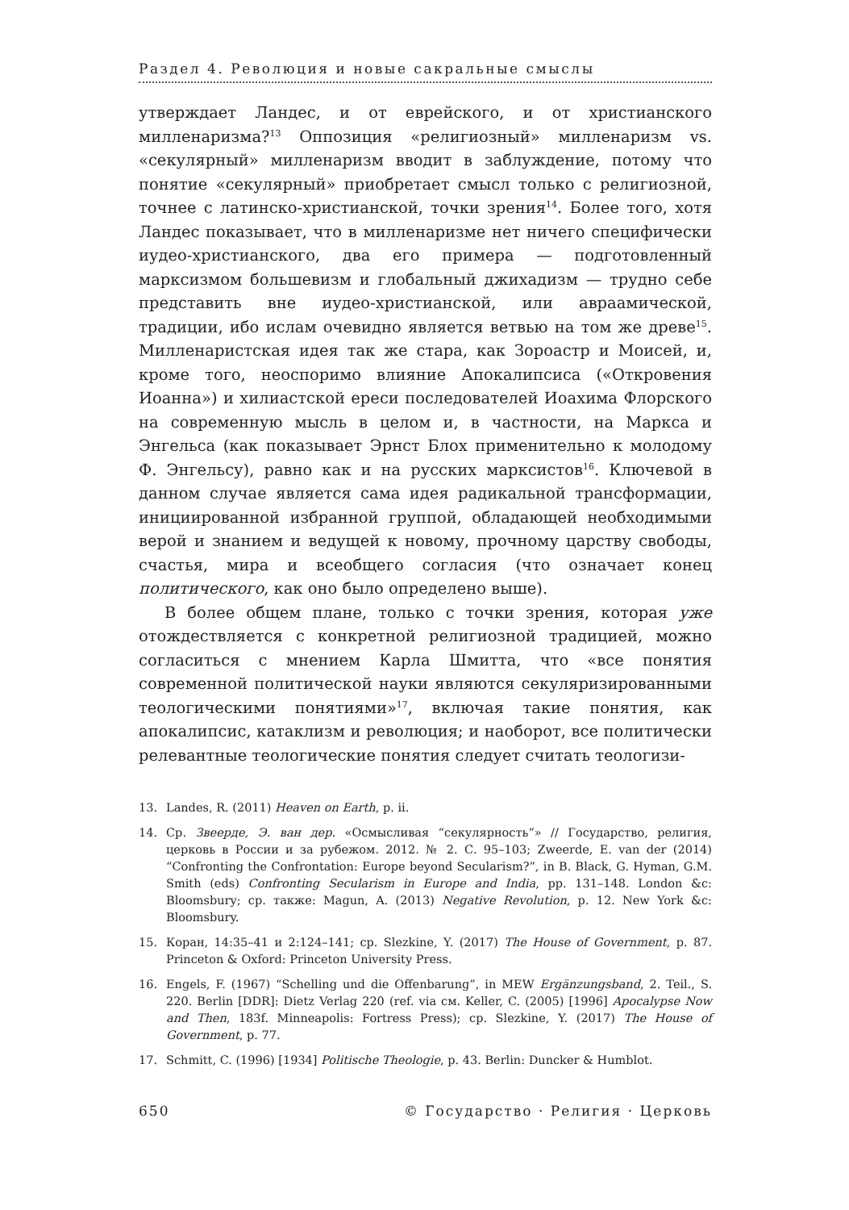Раздел 4. Революция и новые сакральные смыслы
утверждает Ландес, и от еврейского, и от христианского милленаризма?<sup>13</sup> Оппозиция «религиозный» милленаризм vs. «секулярный» милленаризм вводит в заблуждение, потому что понятие «секулярный» приобретает смысл только с религиозной, точнее с латинско-христианской, точки зрения<sup>14</sup>. Более того, хотя Ландес показывает, что в милленаризме нет ничего специфически иудео-христианского, два его примера — подготовленный марксизмом большевизм и глобальный джихадизм — трудно себе представить вне иудео-христианской, или авраамической, традиции, ибо ислам очевидно является ветвью на том же древе<sup>15</sup>. Милленаристская идея так же стара, как Зороастр и Моисей, и, кроме того, неоспоримо влияние Апокалипсиса («Откровения Иоанна») и хилиастской ереси последователей Иоахима Флорского на современную мысль в целом и, в частности, на Маркса и Энгельса (как показывает Эрнст Блох применительно к молодому Ф. Энгельсу), равно как и на русских марксистов<sup>16</sup>. Ключевой в данном случае является сама идея радикальной трансформации, инициированной избранной группой, обладающей необходимыми верой и знанием и ведущей к новому, прочному царству свободы, счастья, мира и всеобщего согласия (что означает конец политического, как оно было определено выше).
В более общем плане, только с точки зрения, которая уже отождествляется с конкретной религиозной традицией, можно согласиться с мнением Карла Шмитта, что «все понятия современной политической науки являются секуляризированными теологическими понятиями»<sup>17</sup>, включая такие понятия, как апокалипсис, катаклизм и революция; и наоборот, все политически релевантные теологические понятия следует считать теологизи-
13. Landes, R. (2011) Heaven on Earth, p. ii.
14. Ср. Звеерде, Э. ван дер. «Осмысливая “секулярность”» // Государство, религия, церковь в России и за рубежом. 2012. № 2. С. 95–103; Zweerde, E. van der (2014) “Confronting the Confrontation: Europe beyond Secularism?”, in B. Black, G. Hyman, G.M. Smith (eds) Confronting Secularism in Europe and India, pp. 131–148. London &c: Bloomsbury; ср. также: Magun, A. (2013) Negative Revolution, p. 12. New York &c: Bloomsbury.
15. Коран, 14:35–41 и 2:124–141; ср. Slezkine, Y. (2017) The House of Government, p. 87. Princeton & Oxford: Princeton University Press.
16. Engels, F. (1967) “Schelling und die Offenbarung”, in MEW Ergänzungsband, 2. Teil., S. 220. Berlin [DDR]: Dietz Verlag 220 (ref. via см. Keller, C. (2005) [1996] Apocalypse Now and Then, 183f. Minneapolis: Fortress Press); ср. Slezkine, Y. (2017) The House of Government, p. 77.
17. Schmitt, C. (1996) [1934] Politische Theologie, p. 43. Berlin: Duncker & Humblot.
650 © Государство · Религия · Церковь